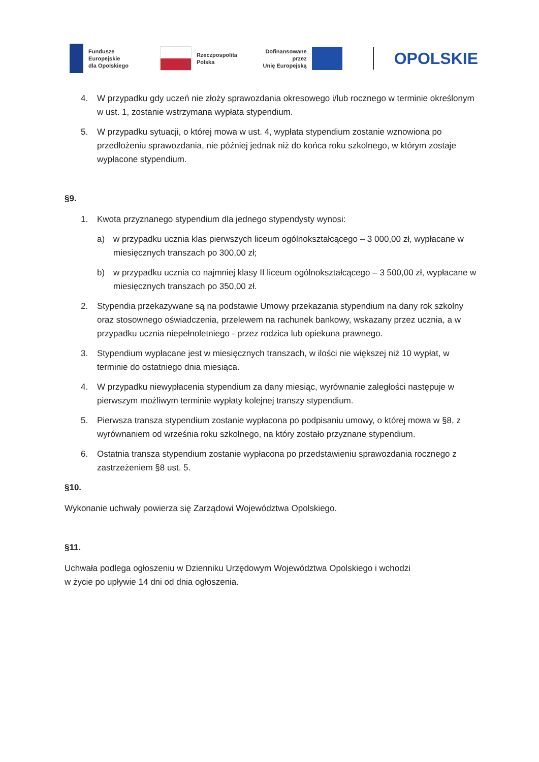Fundusze Europejskie
dla Opolskiego
Rzeczpospolita
Polska
Dofinansowane przez
Unię Europejską
OPOLSKIE
4. W przypadku gdy uczeń nie złoży sprawozdania okresowego i/lub rocznego w terminie określonym w ust. 1, zostanie wstrzymana wypłata stypendium.
5. W przypadku sytuacji, o której mowa w ust. 4, wypłata stypendium zostanie wznowiona po przedłożeniu sprawozdania, nie później jednak niż do końca roku szkolnego, w którym zostaje wypłacone stypendium.
§9.
1. Kwota przyznanego stypendium dla jednego stypendysty wynosi:
a) w przypadku ucznia klas pierwszych liceum ogólnokształcącego – 3 000,00 zł, wypłacane w miesięcznych transzach po 300,00 zł;
b) w przypadku ucznia co najmniej klasy II liceum ogólnokształcącego – 3 500,00 zł, wypłacane w miesięcznych transzach po 350,00 zł.
2. Stypendia przekazywane są na podstawie Umowy przekazania stypendium na dany rok szkolny oraz stosownego oświadczenia, przelewem na rachunek bankowy, wskazany przez ucznia, a w przypadku ucznia niepełnoletniego - przez rodzica lub opiekuna prawnego.
3. Stypendium wypłacane jest w miesięcznych transzach, w ilości nie większej niż 10 wypłat, w terminie do ostatniego dnia miesiąca.
4. W przypadku niewypłacenia stypendium za dany miesiąc, wyrównanie zaległości następuje w pierwszym możliwym terminie wypłaty kolejnej transzy stypendium.
5. Pierwsza transza stypendium zostanie wypłacona po podpisaniu umowy, o której mowa w §8, z wyrównaniem od września roku szkolnego, na który zostało przyznane stypendium.
6. Ostatnia transza stypendium zostanie wypłacona po przedstawieniu sprawozdania rocznego z zastrzeżeniem §8 ust. 5.
§10.
Wykonanie uchwały powierza się Zarządowi Województwa Opolskiego.
§11.
Uchwała podlega ogłoszeniu w Dzienniku Urzędowym Województwa Opolskiego i wchodzi
w życie po upływie 14 dni od dnia ogłoszenia.